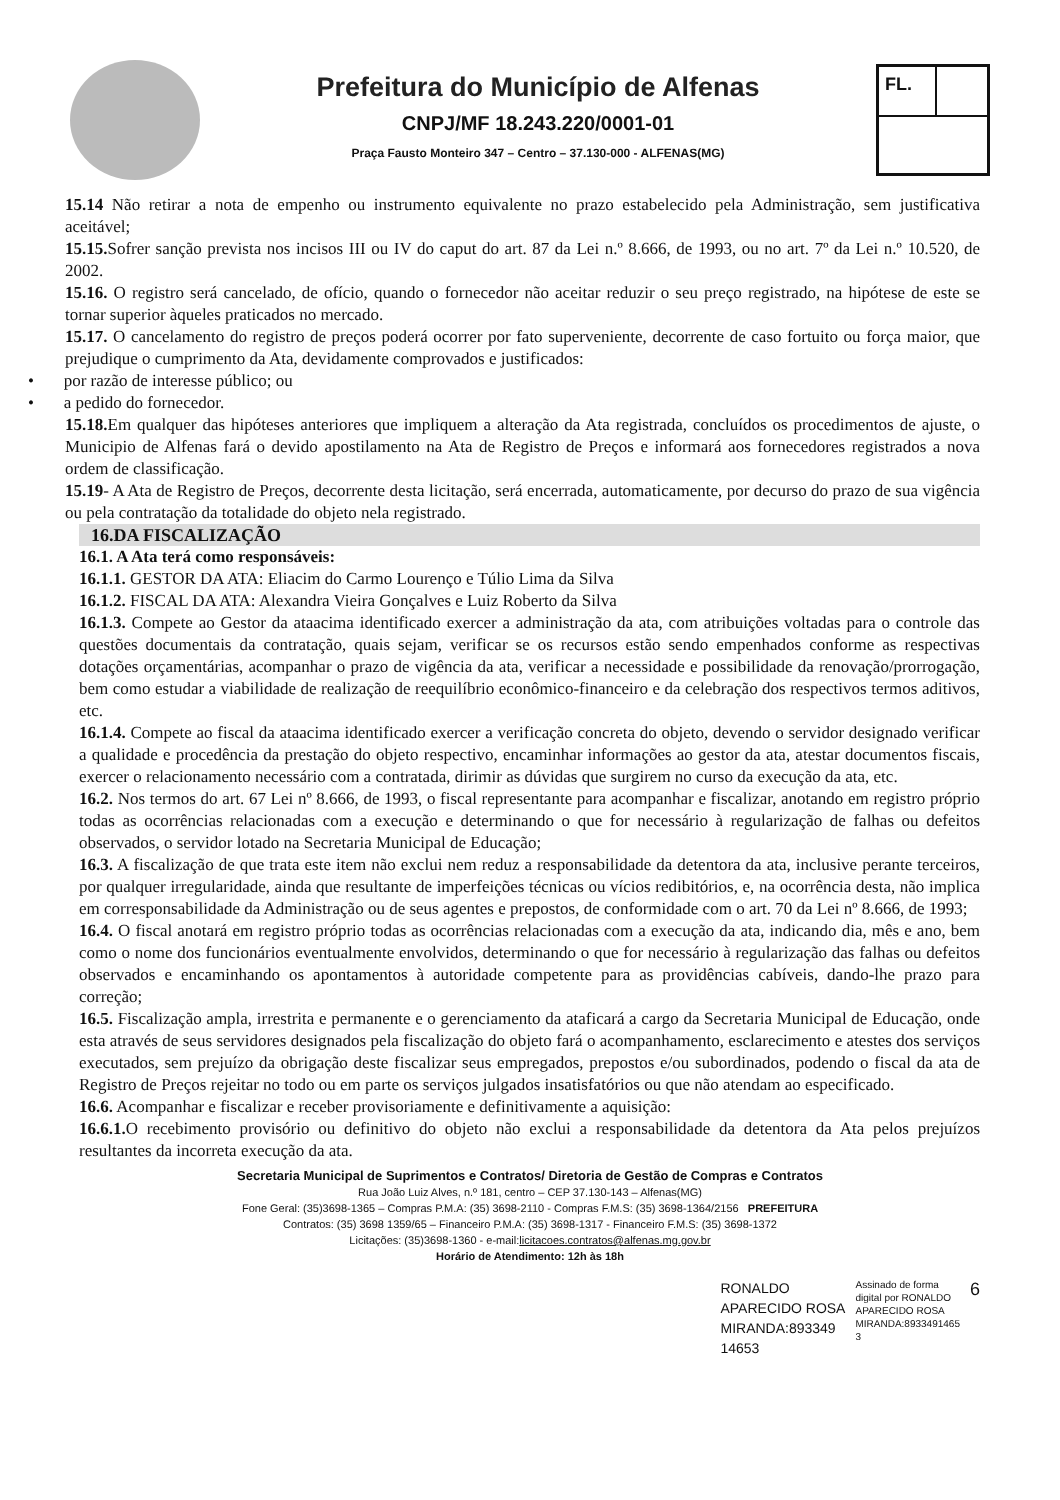Prefeitura do Município de Alfenas
CNPJ/MF 18.243.220/0001-01
Praça Fausto Monteiro 347 – Centro – 37.130-000 - ALFENAS(MG)
FL.
15.14 Não retirar a nota de empenho ou instrumento equivalente no prazo estabelecido pela Administração, sem justificativa aceitável;
15.15. Sofrer sanção prevista nos incisos III ou IV do caput do art. 87 da Lei n.º 8.666, de 1993, ou no art. 7º da Lei n.º 10.520, de 2002.
15.16. O registro será cancelado, de ofício, quando o fornecedor não aceitar reduzir o seu preço registrado, na hipótese de este se tornar superior àqueles praticados no mercado.
15.17. O cancelamento do registro de preços poderá ocorrer por fato superveniente, decorrente de caso fortuito ou força maior, que prejudique o cumprimento da Ata, devidamente comprovados e justificados:
• por razão de interesse público; ou
• a pedido do fornecedor.
15.18. Em qualquer das hipóteses anteriores que impliquem a alteração da Ata registrada, concluídos os procedimentos de ajuste, o Municipio de Alfenas fará o devido apostilamento na Ata de Registro de Preços e informará aos fornecedores registrados a nova ordem de classificação.
15.19- A Ata de Registro de Preços, decorrente desta licitação, será encerrada, automaticamente, por decurso do prazo de sua vigência ou pela contratação da totalidade do objeto nela registrado.
16.DA FISCALIZAÇÃO
16.1. A Ata terá como responsáveis:
16.1.1. GESTOR DA ATA: Eliacim do Carmo Lourenço e Túlio Lima da Silva
16.1.2. FISCAL DA ATA: Alexandra Vieira Gonçalves e Luiz Roberto da Silva
16.1.3. Compete ao Gestor da ataacima identificado exercer a administração da ata, com atribuições voltadas para o controle das questões documentais da contratação, quais sejam, verificar se os recursos estão sendo empenhados conforme as respectivas dotações orçamentárias, acompanhar o prazo de vigência da ata, verificar a necessidade e possibilidade da renovação/prorrogação, bem como estudar a viabilidade de realização de reequilíbrio econômico-financeiro e da celebração dos respectivos termos aditivos, etc.
16.1.4. Compete ao fiscal da ataacima identificado exercer a verificação concreta do objeto, devendo o servidor designado verificar a qualidade e procedência da prestação do objeto respectivo, encaminhar informações ao gestor da ata, atestar documentos fiscais, exercer o relacionamento necessário com a contratada, dirimir as dúvidas que surgirem no curso da execução da ata, etc.
16.2. Nos termos do art. 67 Lei nº 8.666, de 1993, o fiscal representante para acompanhar e fiscalizar, anotando em registro próprio todas as ocorrências relacionadas com a execução e determinando o que for necessário à regularização de falhas ou defeitos observados, o servidor lotado na Secretaria Municipal de Educação;
16.3. A fiscalização de que trata este item não exclui nem reduz a responsabilidade da detentora da ata, inclusive perante terceiros, por qualquer irregularidade, ainda que resultante de imperfeições técnicas ou vícios redibitórios, e, na ocorrência desta, não implica em corresponsabilidade da Administração ou de seus agentes e prepostos, de conformidade com o art. 70 da Lei nº 8.666, de 1993;
16.4. O fiscal anotará em registro próprio todas as ocorrências relacionadas com a execução da ata, indicando dia, mês e ano, bem como o nome dos funcionários eventualmente envolvidos, determinando o que for necessário à regularização das falhas ou defeitos observados e encaminhando os apontamentos à autoridade competente para as providências cabíveis, dando-lhe prazo para correção;
16.5. Fiscalização ampla, irrestrita e permanente e o gerenciamento da ataficará a cargo da Secretaria Municipal de Educação, onde esta através de seus servidores designados pela fiscalização do objeto fará o acompanhamento, esclarecimento e atestes dos serviços executados, sem prejuízo da obrigação deste fiscalizar seus empregados, prepostos e/ou subordinados, podendo o fiscal da ata de Registro de Preços rejeitar no todo ou em parte os serviços julgados insatisfatórios ou que não atendam ao especificado.
16.6. Acompanhar e fiscalizar e receber provisoriamente e definitivamente a aquisição:
16.6.1. O recebimento provisório ou definitivo do objeto não exclui a responsabilidade da detentora da Ata pelos prejuízos resultantes da incorreta execução da ata.
Secretaria Municipal de Suprimentos e Contratos/ Diretoria de Gestão de Compras e Contratos
Rua João Luiz Alves, n.º 181, centro – CEP 37.130-143 – Alfenas(MG)
Fone Geral: (35)3698-1365 – Compras P.M.A: (35) 3698-2110 - Compras F.M.S: (35) 3698-1364/2156 PREFEITURA
Contratos: (35) 3698 1359/65 – Financeiro P.M.A: (35) 3698-1317 - Financeiro F.M.S: (35) 3698-1372
Licitações: (35)3698-1360 - e-mail:licitacoes.contratos@alfenas.mg.gov.br
Horário de Atendimento: 12h às 18h
RONALDO
APARECIDO ROSA
MIRANDA:893349
14653
Assinado de forma
digital por RONALDO
APARECIDO ROSA
MIRANDA:8933491465
3
6